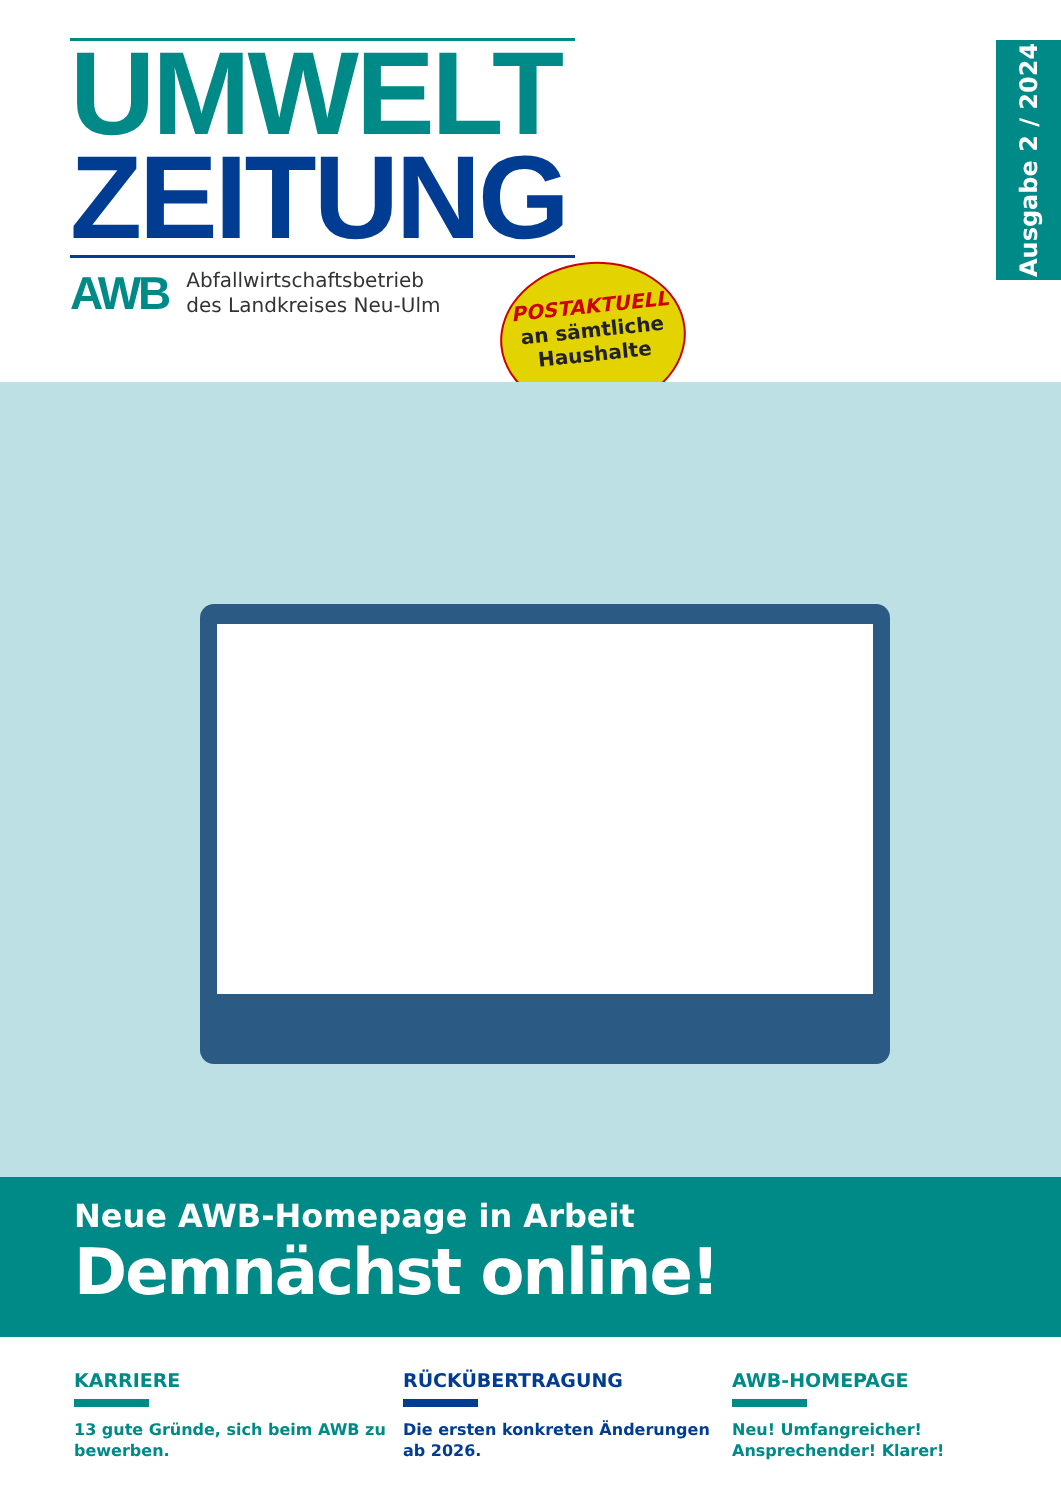UMWELT
ZEITUNG
AWB
Abfallwirtschaftsbetrieb
des Landkreises Neu-Ulm
POSTAKTUELL
an sämtliche
Haushalte
Ausgabe 2 / 2024
Neue AWB-Homepage in Arbeit
Demnächst online!
KARRIERE
13 gute Gründe, sich beim AWB zu bewerben.
RÜCKÜBERTRAGUNG
Die ersten konkreten Änderungen ab 2026.
AWB-HOMEPAGE
Neu! Umfangreicher! Ansprechender! Klarer!